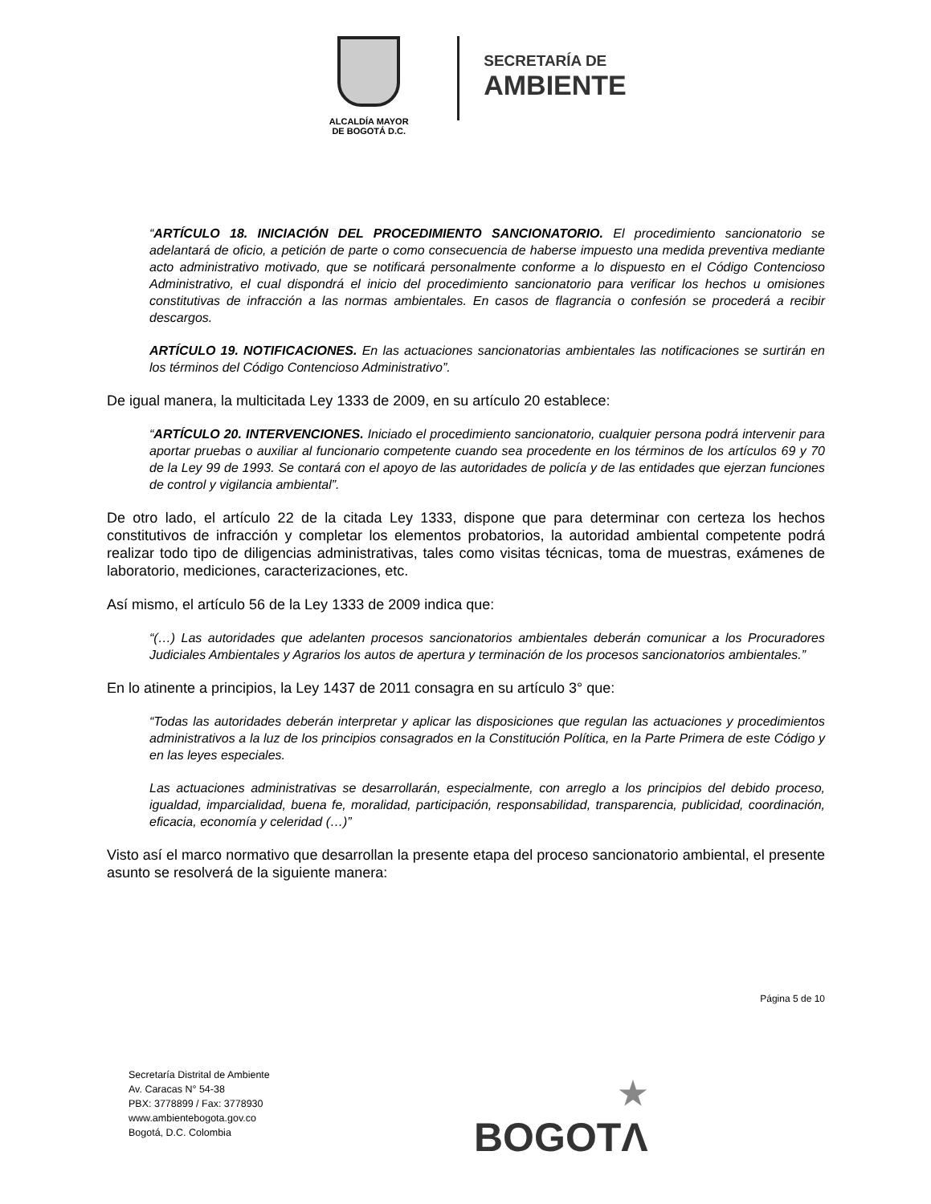ALCALDÍA MAYOR
DE BOGOTÁ D.C.
SECRETARÍA DE
AMBIENTE
“ARTÍCULO 18. INICIACIÓN DEL PROCEDIMIENTO SANCIONATORIO. El procedimiento sancionatorio se adelantará de oficio, a petición de parte o como consecuencia de haberse impuesto una medida preventiva mediante acto administrativo motivado, que se notificará personalmente conforme a lo dispuesto en el Código Contencioso Administrativo, el cual dispondrá el inicio del procedimiento sancionatorio para verificar los hechos u omisiones constitutivas de infracción a las normas ambientales. En casos de flagrancia o confesión se procederá a recibir descargos.
ARTÍCULO 19. NOTIFICACIONES. En las actuaciones sancionatorias ambientales las notificaciones se surtirán en los términos del Código Contencioso Administrativo”.
De igual manera, la multicitada Ley 1333 de 2009, en su artículo 20 establece:
“ARTÍCULO 20. INTERVENCIONES. Iniciado el procedimiento sancionatorio, cualquier persona podrá intervenir para aportar pruebas o auxiliar al funcionario competente cuando sea procedente en los términos de los artículos 69 y 70 de la Ley 99 de 1993. Se contará con el apoyo de las autoridades de policía y de las entidades que ejerzan funciones de control y vigilancia ambiental”.
De otro lado, el artículo 22 de la citada Ley 1333, dispone que para determinar con certeza los hechos constitutivos de infracción y completar los elementos probatorios, la autoridad ambiental competente podrá realizar todo tipo de diligencias administrativas, tales como visitas técnicas, toma de muestras, exámenes de laboratorio, mediciones, caracterizaciones, etc.
Así mismo, el artículo 56 de la Ley 1333 de 2009 indica que:
“(…) Las autoridades que adelanten procesos sancionatorios ambientales deberán comunicar a los Procuradores Judiciales Ambientales y Agrarios los autos de apertura y terminación de los procesos sancionatorios ambientales.”
En lo atinente a principios, la Ley 1437 de 2011 consagra en su artículo 3° que:
“Todas las autoridades deberán interpretar y aplicar las disposiciones que regulan las actuaciones y procedimientos administrativos a la luz de los principios consagrados en la Constitución Política, en la Parte Primera de este Código y en las leyes especiales.
Las actuaciones administrativas se desarrollarán, especialmente, con arreglo a los principios del debido proceso, igualdad, imparcialidad, buena fe, moralidad, participación, responsabilidad, transparencia, publicidad, coordinación, eficacia, economía y celeridad (…)”
Visto así el marco normativo que desarrollan la presente etapa del proceso sancionatorio ambiental, el presente asunto se resolverá de la siguiente manera:
Página 5 de 10
Secretaría Distrital de Ambiente
Av. Caracas N° 54-38
PBX: 3778899 / Fax: 3778930
www.ambientebogota.gov.co
Bogotá, D.C. Colombia
★
BOGOTΛ